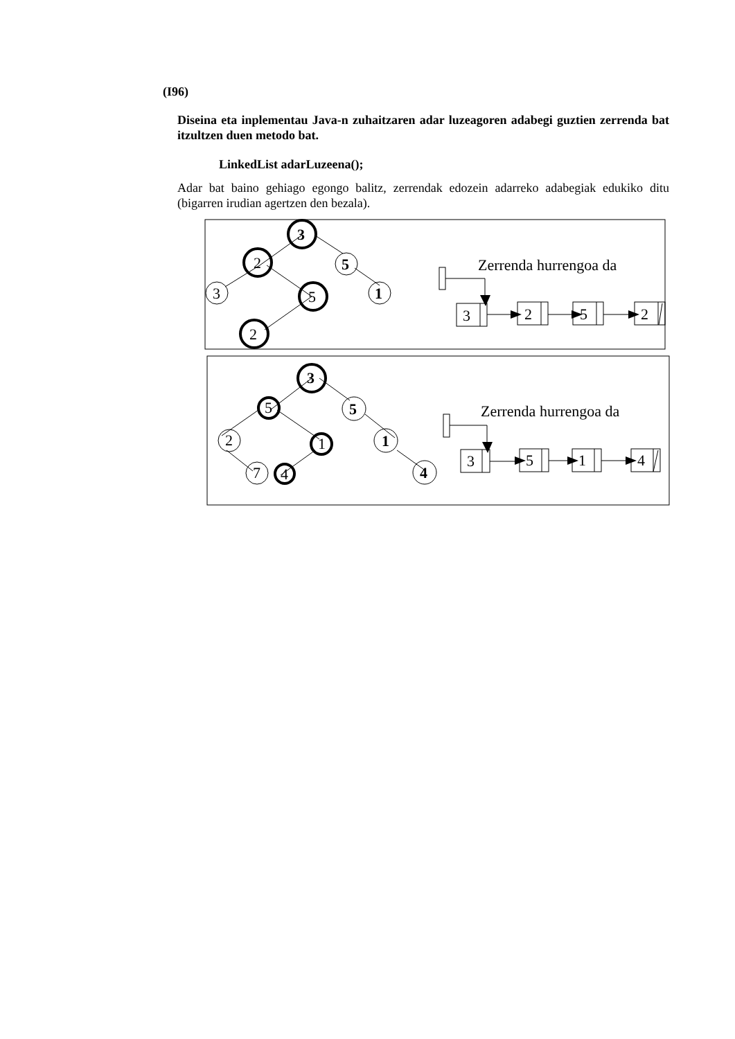(I96)
Diseina eta inplementau Java-n zuhaitzaren adar luzeagoren adabegi guztien zerrenda bat itzultzen duen metodo bat.
LinkedList adarLuzeena();
Adar bat baino gehiago egongo balitz, zerrendak edozein adarreko adabegiak edukiko ditu (bigarren irudian agertzen den bezala).
3
5
1
3
5
1
4
2
3
5
2
5
2
1
7
4
Zerrenda hurrengoa da
Zerrenda hurrengoa da
3
2
5
2
3
5
1
4